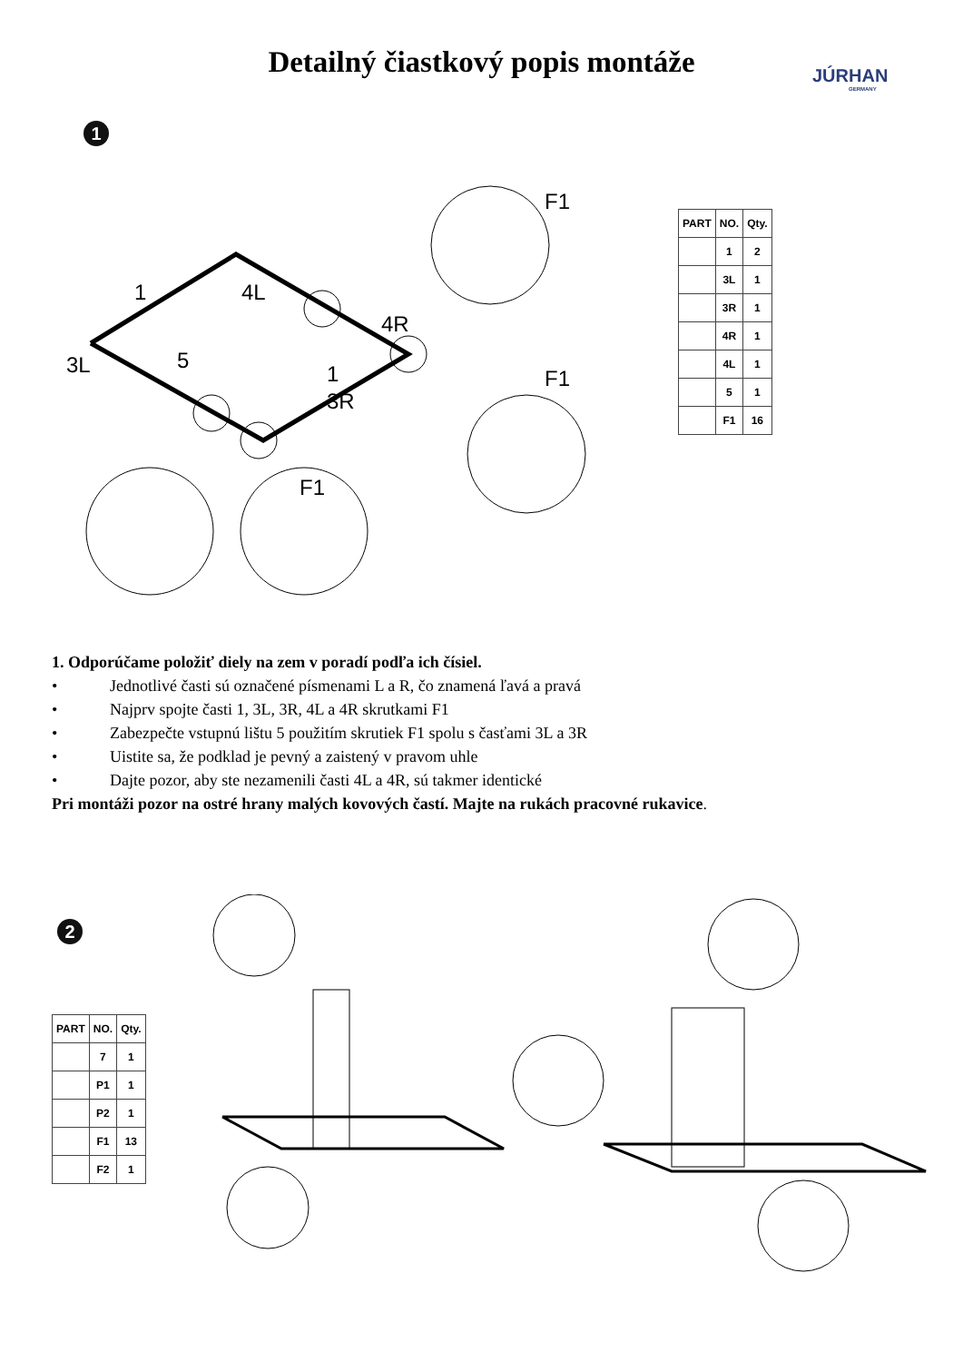Detailný čiastkový popis montáže
JÚRHAN
GERMANY
1
1
4L
4R
3L
5
3R
1
F1
F1
F1
| PART | NO. | Qty. |
| --- | --- | --- |
| | 1 | 2 |
| | 3L | 1 |
| | 3R | 1 |
| | 4R | 1 |
| | 4L | 1 |
| | 5 | 1 |
| | F1 | 16 |
1. Odporúčame položiť diely na zem v poradí podľa ich čísiel.
• Jednotlivé časti sú označené písmenami L a R, čo znamená ľavá a pravá
• Najprv spojte časti 1, 3L, 3R, 4L a 4R skrutkami F1
• Zabezpečte vstupnú lištu 5 použitím skrutiek F1 spolu s časťami 3L a 3R
• Uistite sa, že podklad je pevný a zaistený v pravom uhle
• Dajte pozor, aby ste nezamenili časti 4L a 4R, sú takmer identické
Pri montáži pozor na ostré hrany malých kovových častí. Majte na rukách pracovné rukavice.
2
| PART | NO. | Qty. |
| --- | --- | --- |
| | 7 | 1 |
| | P1 | 1 |
| | P2 | 1 |
| | F1 | 13 |
| | F2 | 1 |